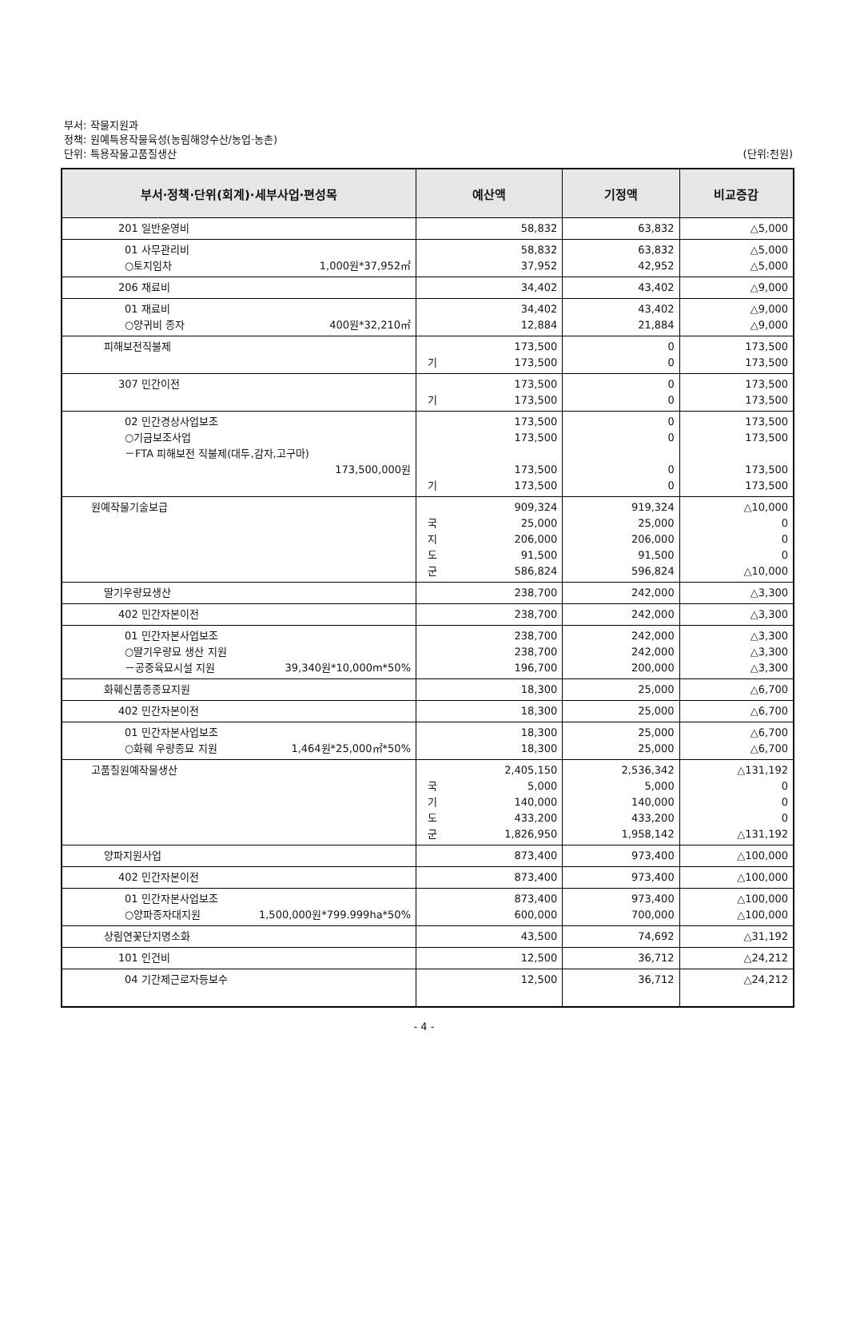부서: 작물지원과
정책: 원예특용작물육성(농림해양수산/농업·농촌)
단위: 특용작물고품질생산 (단위:천원)
| 부서·정책·단위(회계)·세부사업·편성목 | 예산액 | 기정액 | 비교증감 |
| --- | --- | --- | --- |
| 201 일반운영비 | 58,832 | 63,832 | △5,000 |
| 01 사무관리비 ○토지임차 1,000원*37,952㎡ | 58,832 37,952 | 63,832 42,952 | △5,000 △5,000 |
| 206 재료비 | 34,402 | 43,402 | △9,000 |
| 01 재료비 ○양귀비 종자 400원*32,210㎡ | 34,402 12,884 | 43,402 21,884 | △9,000 △9,000 |
| 피해보전직불제 | 173,500 기 173,500 | 0 0 | 173,500 173,500 |
| 307 민간이전 | 173,500 기 173,500 | 0 0 | 173,500 173,500 |
| 02 민간경상사업보조 ○기금보조사업 －FTA 피해보전 직불제(대두,감자,고구마) 173,500,000원 | 173,500 173,500 173,500 기 173,500 | 0 0 0 0 | 173,500 173,500 173,500 173,500 |
| 원예작물기술보급 | 909,324 국 25,000 지 206,000 도 91,500 군 586,824 | 919,324 25,000 206,000 91,500 596,824 | △10,000 0 0 0 △10,000 |
| 딸기우량묘생산 | 238,700 | 242,000 | △3,300 |
| 402 민간자본이전 | 238,700 | 242,000 | △3,300 |
| 01 민간자본사업보조 ○딸기우량묘 생산 지원 －공중육묘시설 지원 39,340원*10,000m*50% | 238,700 238,700 196,700 | 242,000 242,000 200,000 | △3,300 △3,300 △3,300 |
| 화훼신품종종묘지원 | 18,300 | 25,000 | △6,700 |
| 402 민간자본이전 | 18,300 | 25,000 | △6,700 |
| 01 민간자본사업보조 ○화훼 우량종묘 지원 1,464원*25,000㎡*50% | 18,300 18,300 | 25,000 25,000 | △6,700 △6,700 |
| 고품질원예작물생산 | 2,405,150 국 5,000 기 140,000 도 433,200 군 1,826,950 | 2,536,342 5,000 140,000 433,200 1,958,142 | △131,192 0 0 0 △131,192 |
| 양파지원사업 | 873,400 | 973,400 | △100,000 |
| 402 민간자본이전 | 873,400 | 973,400 | △100,000 |
| 01 민간자본사업보조 ○양파종자대지원 1,500,000원*799.999ha*50% | 873,400 600,000 | 973,400 700,000 | △100,000 △100,000 |
| 상림연꽃단지명소화 | 43,500 | 74,692 | △31,192 |
| 101 인건비 | 12,500 | 36,712 | △24,212 |
| 04 기간제근로자등보수 | 12,500 | 36,712 | △24,212 |
- 4 -